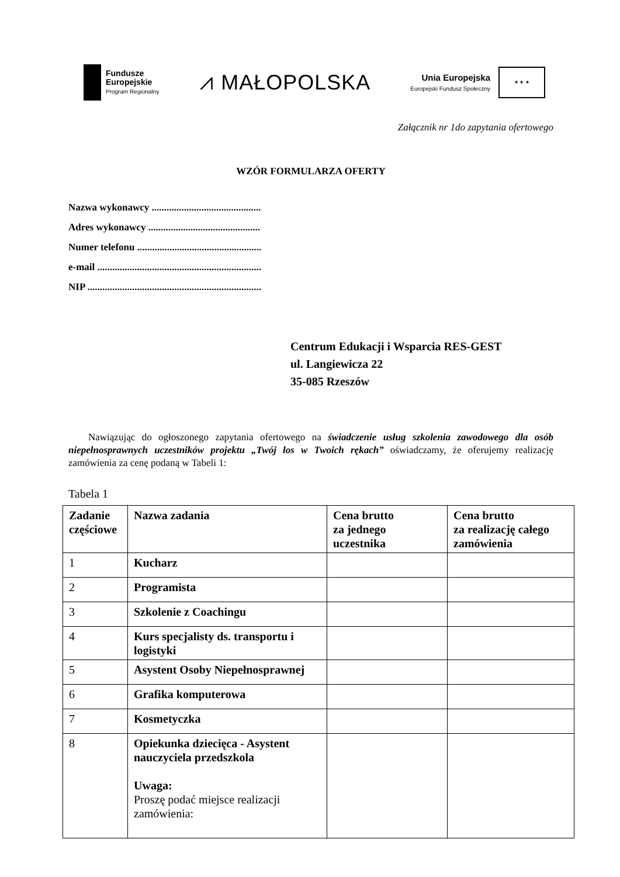Fundusze
Europejskie
Program Regionalny
⩘ MAŁOPOLSKA
Unia Europejska
Europejski Fundusz Społeczny
★ ★ ★
Załącznik nr 1do zapytania ofertowego
WZÓR FORMULARZA OFERTY
Nazwa wykonawcy ............................................
Adres wykonawcy .............................................
Numer telefonu ..................................................
e-mail ..................................................................
NIP ......................................................................
Centrum Edukacji i Wsparcia RES-GEST
ul. Langiewicza 22
35-085 Rzeszów
Nawiązując do ogłoszonego zapytania ofertowego na świadczenie usług szkolenia zawodowego dla osób niepełnosprawnych uczestników projektu „Twój los w Twoich rękach” oświadczamy, że oferujemy realizację zamówienia za cenę podaną w Tabeli 1:
Tabela 1
| Zadanie częściowe | Nazwa zadania | Cena brutto za jednego uczestnika | Cena brutto za realizację całego zamówienia |
| --- | --- | --- | --- |
| 1 | Kucharz | | |
| 2 | Programista | | |
| 3 | Szkolenie z Coachingu | | |
| 4 | Kurs specjalisty ds. transportu i logistyki | | |
| 5 | Asystent Osoby Niepełnosprawnej | | |
| 6 | Grafika komputerowa | | |
| 7 | Kosmetyczka | | |
| 8 | Opiekunka dziecięca - Asystent nauczyciela przedszkola Uwaga: Proszę podać miejsce realizacji zamówienia: | | |